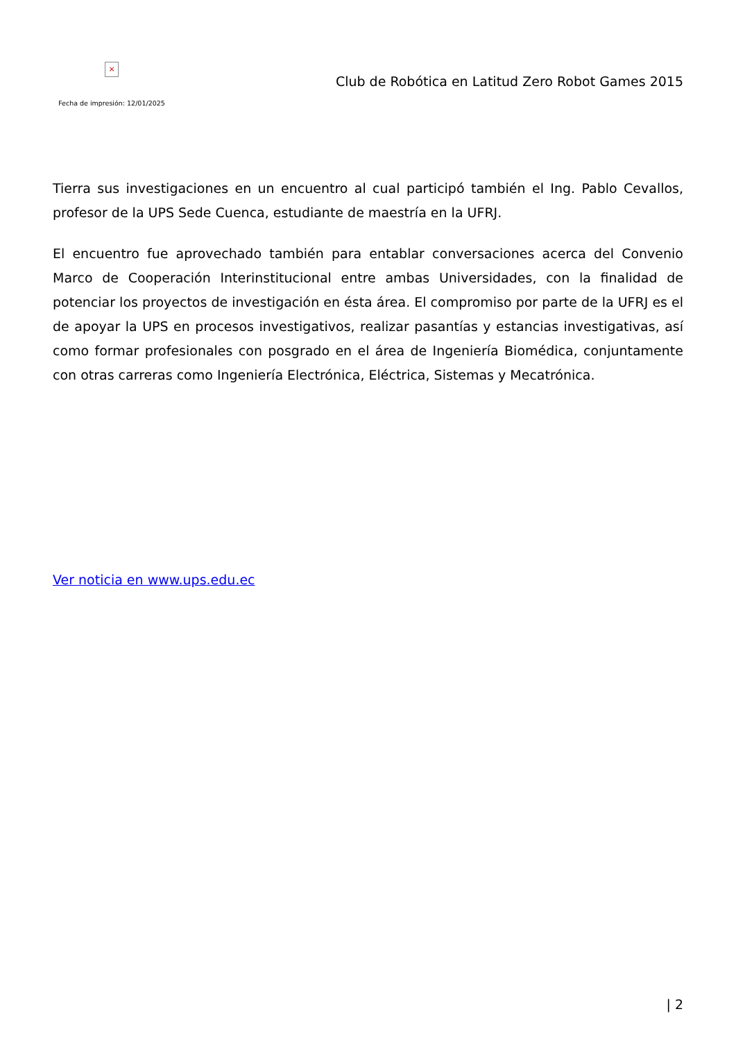×
Fecha de impresión: 12/01/2025
Club de Robótica en Latitud Zero Robot Games 2015
Tierra sus investigaciones en un encuentro al cual participó también el Ing. Pablo Cevallos, profesor de la UPS Sede Cuenca, estudiante de maestría en la UFRJ.
El encuentro fue aprovechado también para entablar conversaciones acerca del Convenio Marco de Cooperación Interinstitucional entre ambas Universidades, con la finalidad de potenciar los proyectos de investigación en ésta área. El compromiso por parte de la UFRJ es el de apoyar la UPS en procesos investigativos, realizar pasantías y estancias investigativas, así como formar profesionales con posgrado en el área de Ingeniería Biomédica, conjuntamente con otras carreras como Ingeniería Electrónica, Eléctrica, Sistemas y Mecatrónica.
Ver noticia en www.ups.edu.ec
| 2